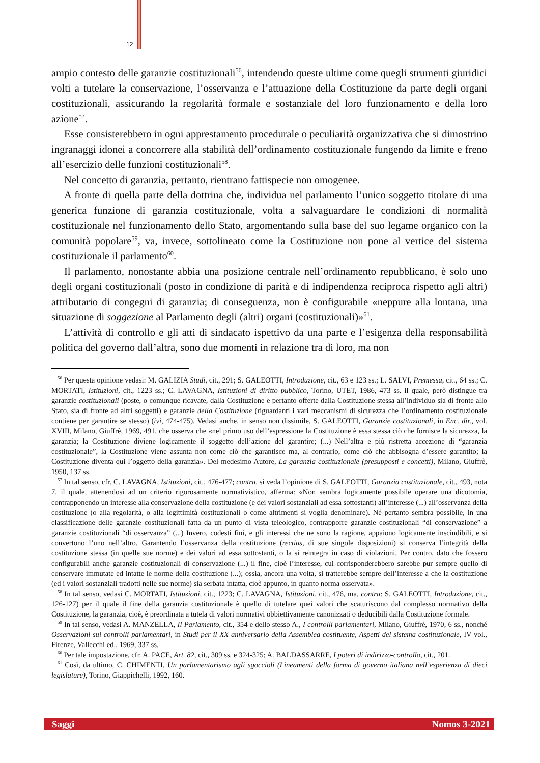12
ampio contesto delle garanzie costituzionali<sup>56</sup>, intendendo queste ultime come quegli strumenti giuridici volti a tutelare la conservazione, l’osservanza e l’attuazione della Costituzione da parte degli organi costituzionali, assicurando la regolarità formale e sostanziale del loro funzionamento e della loro azione<sup>57</sup>.
Esse consisterebbero in ogni apprestamento procedurale o peculiarità organizzativa che si dimostrino ingranaggi idonei a concorrere alla stabilità dell’ordinamento costituzionale fungendo da limite e freno all’esercizio delle funzioni costituzionali<sup>58</sup>.
Nel concetto di garanzia, pertanto, rientrano fattispecie non omogenee.
A fronte di quella parte della dottrina che, individua nel parlamento l’unico soggetto titolare di una generica funzione di garanzia costituzionale, volta a salvaguardare le condizioni di normalità costituzionale nel funzionamento dello Stato, argomentando sulla base del suo legame organico con la comunità popolare<sup>59</sup>, va, invece, sottolineato come la Costituzione non pone al vertice del sistema costituzionale il parlamento<sup>60</sup>.
Il parlamento, nonostante abbia una posizione centrale nell’ordinamento repubblicano, è solo uno degli organi costituzionali (posto in condizione di parità e di indipendenza reciproca rispetto agli altri) attributario di congegni di garanzia; di conseguenza, non è configurabile «neppure alla lontana, una situazione di soggezione al Parlamento degli (altri) organi (costituzionali)»<sup>61</sup>.
L’attività di controllo e gli atti di sindacato ispettivo da una parte e l’esigenza della responsabilità politica del governo dall’altra, sono due momenti in relazione tra di loro, ma non
<sup>56</sup> Per questa opinione vedasi: M. GALIZIA Studi, cit., 291; S. GALEOTTI, Introduzione, cit., 63 e 123 ss.; L. SALVI, Premessa, cit., 64 ss.; C. MORTATI, Istituzioni, cit., 1223 ss.; C. LAVAGNA, Istituzioni di diritto pubblico, Torino, UTET, 1986, 473 ss. il quale, però distingue tra garanzie costituzionali (poste, o comunque ricavate, dalla Costituzione e pertanto offerte dalla Costituzione stessa all’individuo sia di fronte allo Stato, sia di fronte ad altri soggetti) e garanzie della Costituzione (riguardanti i vari meccanismi di sicurezza che l’ordinamento costituzionale contiene per garantire se stesso) (ivi, 474-475). Vedasi anche, in senso non dissimile, S. GALEOTTI, Garanzie costituzionali, in Enc. dir., vol. XVIII, Milano, Giuffrè, 1969, 491, che osserva che «nel primo uso dell’espressione la Costituzione è essa stessa ciò che fornisce la sicurezza, la garanzia; la Costituzione diviene logicamente il soggetto dell’azione del garantire; (...) Nell’altra e più ristretta accezione di “garanzia costituzionale”, la Costituzione viene assunta non come ciò che garantisce ma, al contrario, come ciò che abbisogna d’essere garantito; la Costituzione diventa qui l’oggetto della garanzia». Del medesimo Autore, La garanzia costituzionale (presupposti e concetti), Milano, Giuffrè, 1950, 137 ss.
<sup>57</sup> In tal senso, cfr. C. LAVAGNA, Istituzioni, cit., 476-477; contra, si veda l’opinione di S. GALEOTTI, Garanzia costituzionale, cit., 493, nota 7, il quale, attenendosi ad un criterio rigorosamente normativistico, afferma: «Non sembra logicamente possibile operare una dicotomia, contrapponendo un interesse alla conservazione della costituzione (e dei valori sostanziali ad essa sottostanti) all’interesse (...) all’osservanza della costituzione (o alla regolarità, o alla legittimità costituzionali o come altrimenti si voglia denominare). Né pertanto sembra possibile, in una classificazione delle garanzie costituzionali fatta da un punto di vista teleologico, contrapporre garanzie costituzionali “di conservazione” a garanzie costituzionali “di osservanza” (...) Invero, codesti fini, e gli interessi che ne sono la ragione, appaiono logicamente inscindibili, e si convertono l’uno nell’altro. Garantendo l’osservanza della costituzione (rectius, di sue singole disposizioni) si conserva l’integrità della costituzione stessa (in quelle sue norme) e dei valori ad essa sottostanti, o la si reintegra in caso di violazioni. Per contro, dato che fossero configurabili anche garanzie costituzionali di conservazione (...) il fine, cioè l’interesse, cui corrisponderebbero sarebbe pur sempre quello di conservare immutate ed intatte le norme della costituzione (...); ossia, ancora una volta, si tratterebbe sempre dell’interesse a che la costituzione (ed i valori sostanziali tradotti nelle sue norme) sia serbata intatta, cioè appunto, in quanto norma osservata».
<sup>58</sup> In tal senso, vedasi C. MORTATI, Istituzioni, cit., 1223; C. LAVAGNA, Istituzioni, cit., 476, ma, contra: S. GALEOTTI, Introduzione, cit., 126-127) per il quale il fine della garanzia costituzionale è quello di tutelare quei valori che scaturiscono dal complesso normativo della Costituzione, la garanzia, cioè, è preordinata a tutela di valori normativi obbiettivamente canonizzati o deducibili dalla Costituzione formale.
<sup>59</sup> In tal senso, vedasi A. MANZELLA, Il Parlamento, cit., 354 e dello stesso A., I controlli parlamentari, Milano, Giuffrè, 1970, 6 ss., nonché Osservazioni sui controlli parlamentari, in Studi per il XX anniversario della Assemblea costituente, Aspetti del sistema costituzionale, IV vol., Firenze, Vallecchi ed., 1969, 337 ss.
<sup>60</sup> Per tale impostazione, cfr. A. PACE, Art. 82, cit., 309 ss. e 324-325; A. BALDASSARRE, I poteri di indirizzo-controllo, cit., 201.
<sup>61</sup> Così, da ultimo, C. CHIMENTI, Un parlamentarismo agli sgoccioli (Lineamenti della forma di governo italiana nell’esperienza di dieci legislature), Torino, Giappichelli, 1992, 160.
Saggi Nomos 3-2021